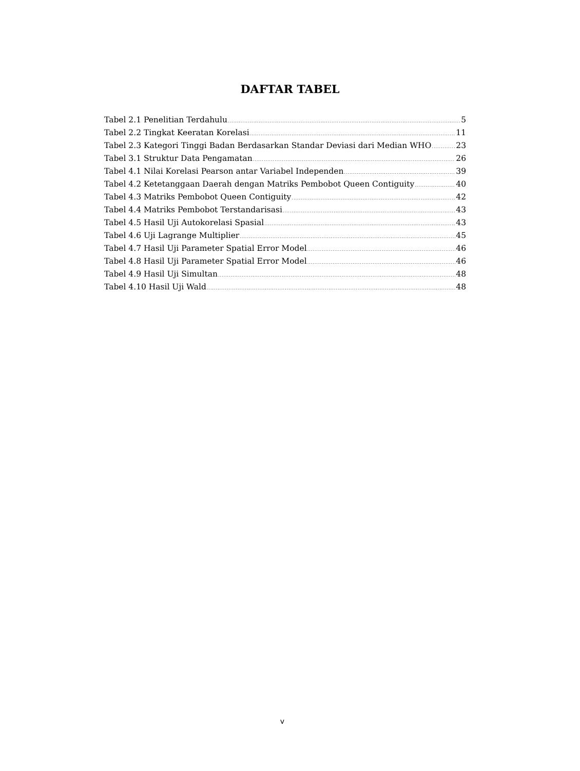DAFTAR TABEL
Tabel 2.1 Penelitian Terdahulu 5
Tabel 2.2 Tingkat Keeratan Korelasi 11
Tabel 2.3 Kategori Tinggi Badan Berdasarkan Standar Deviasi dari Median WHO 23
Tabel 3.1 Struktur Data Pengamatan 26
Tabel 4.1 Nilai Korelasi Pearson antar Variabel Independen 39
Tabel 4.2 Ketetanggaan Daerah dengan Matriks Pembobot Queen Contiguity 40
Tabel 4.3 Matriks Pembobot Queen Contiguity 42
Tabel 4.4 Matriks Pembobot Terstandarisasi 43
Tabel 4.5 Hasil Uji Autokorelasi Spasial 43
Tabel 4.6 Uji Lagrange Multiplier 45
Tabel 4.7 Hasil Uji Parameter Spatial Error Model 46
Tabel 4.8 Hasil Uji Parameter Spatial Error Model 46
Tabel 4.9 Hasil Uji Simultan 48
Tabel 4.10 Hasil Uji Wald 48
v